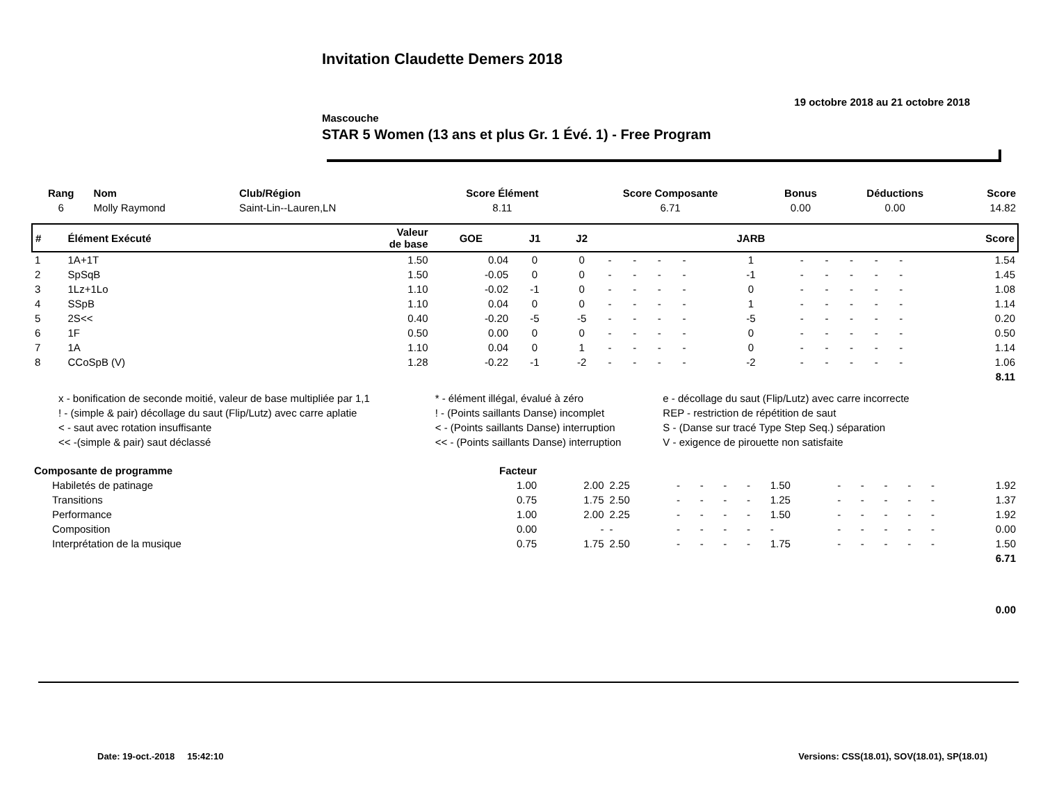Invitation Claudette Demers 2018
19 octobre 2018 au 21 octobre 2018
Mascouche
STAR 5 Women (13 ans et plus Gr. 1 Évé. 1) - Free Program
| Rang | Nom | Club/Région | Score Élément | Score Composante | Bonus | Déductions | Score |
| --- | --- | --- | --- | --- | --- | --- | --- |
| 6 | Molly Raymond | Saint-Lin--Lauren,LN | 8.11 | 6.71 | 0.00 | 0.00 | 14.82 |
| # | Élément Exécuté | Valeur de base | GOE | J1 | J2 | | | | | JARB | | | | | | Score |
| --- | --- | --- | --- | --- | --- | --- | --- | --- | --- | --- | --- | --- | --- | --- | --- | --- |
| 1 | 1A+1T | 1.50 | 0.04 | 0 | 0 | - | - | - | - | 1 | - | - | - | - | - | 1.54 |
| 2 | SpSqB | 1.50 | -0.05 | 0 | 0 | - | - | - | - | -1 | - | - | - | - | - | 1.45 |
| 3 | 1Lz+1Lo | 1.10 | -0.02 | -1 | 0 | - | - | - | - | 0 | - | - | - | - | - | 1.08 |
| 4 | SSpB | 1.10 | 0.04 | 0 | 0 | - | - | - | - | 1 | - | - | - | - | - | 1.14 |
| 5 | 2S<< | 0.40 | -0.20 | -5 | -5 | - | - | - | - | -5 | - | - | - | - | - | 0.20 |
| 6 | 1F | 0.50 | 0.00 | 0 | 0 | - | - | - | - | 0 | - | - | - | - | - | 0.50 |
| 7 | 1A | 1.10 | 0.04 | 0 | 1 | - | - | - | - | 0 | - | - | - | - | - | 1.14 |
| 8 | CCoSpB (V) | 1.28 | -0.22 | -1 | -2 | - | - | - | - | -2 | - | - | - | - | - | 1.06 |
| | | | | | | | | | | | | | | | | 8.11 |
| x - bonification de seconde moitié, valeur de base multipliée par 1,1 | * - élément illégal, évalué à zéro | e - décollage du saut (Flip/Lutz) avec carre incorrecte |
| ! - (simple & pair) décollage du saut (Flip/Lutz) avec carre aplatie | ! - (Points saillants Danse) incomplet | REP - restriction de répétition de saut |
| < - saut avec rotation insuffisante | < - (Points saillants Danse) interruption | S - (Danse sur tracé Type Step Seq.) séparation |
| << -(simple & pair) saut déclassé | << - (Points saillants Danse) interruption | V - exigence de pirouette non satisfaite |
| Composante de programme | Facteur | | | | | | | | | | | | | |
| Habiletés de patinage | 1.00 | 2.00 | 2.25 | - | - | - | - | 1.50 | - | - | - | - | - | 1.92 |
| Transitions | 0.75 | 1.75 | 2.50 | - | - | - | - | 1.25 | - | - | - | - | - | 1.37 |
| Performance | 1.00 | 2.00 | 2.25 | - | - | - | - | 1.50 | - | - | - | - | - | 1.92 |
| Composition | 0.00 | - | - | - | - | - | - | - | - | - | - | - | - | 0.00 |
| Interprétation de la musique | 0.75 | 1.75 | 2.50 | - | - | - | - | 1.75 | - | - | - | - | - | 1.50 |
| | | | | | | | | | | | | | | 6.71 |
| | | | | | | | | | | | | | | 0.00 |
Date: 19-oct.-2018 15:42:10 Versions: CSS(18.01), SOV(18.01), SP(18.01)